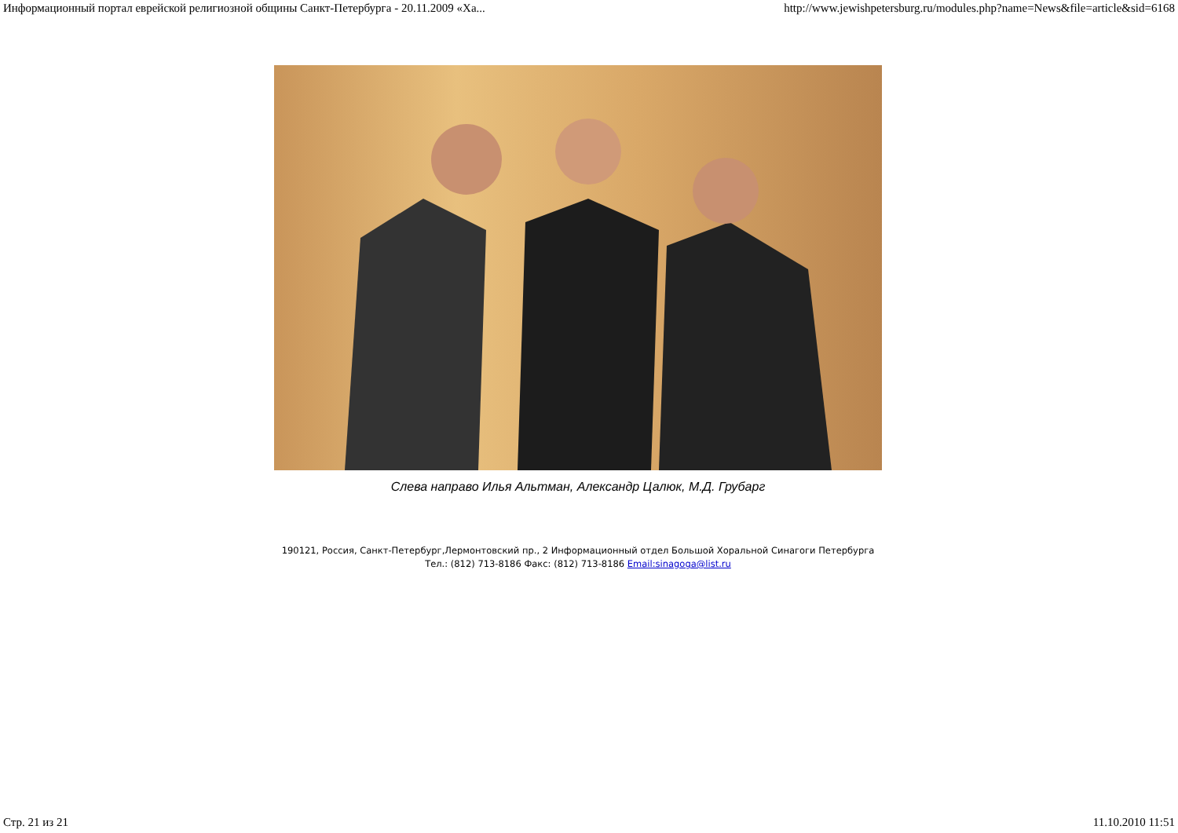Информационный портал еврейской религиозной общины Санкт-Петербурга - 20.11.2009 «Ха... http://www.jewishpetersburg.ru/modules.php?name=News&file=article&sid=6168
Слева направо Илья Альтман, Александр Цалюк, М.Д. Грубарг
190121, Россия, Санкт-Петербург,Лермонтовский пр., 2 Информационный отдел Большой Хоральной Синагоги Петербурга
Тел.: (812) 713-8186 Факс: (812) 713-8186 Email:sinagoga@list.ru
Стр. 21 из 21 11.10.2010 11:51